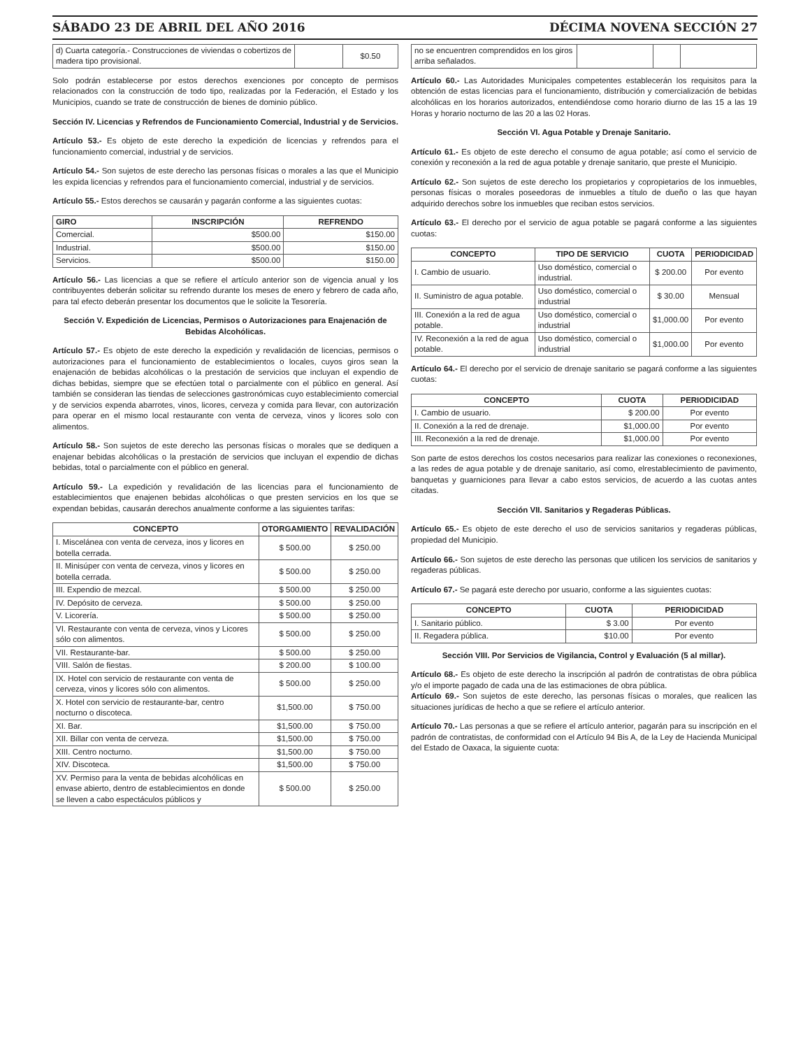SÁBADO 23 DE ABRIL DEL AÑO 2016 DÉCIMA NOVENA SECCIÓN 27
| d) Cuarta categoría.- Construcciones de viviendas o cobertizos de madera tipo provisional. | | $0.50 |
Solo podrán establecerse por estos derechos exenciones por concepto de permisos relacionados con la construcción de todo tipo, realizadas por la Federación, el Estado y los Municipios, cuando se trate de construcción de bienes de dominio público.
Sección IV. Licencias y Refrendos de Funcionamiento Comercial, Industrial y de Servicios.
Artículo 53.- Es objeto de este derecho la expedición de licencias y refrendos para el funcionamiento comercial, industrial y de servicios.
Artículo 54.- Son sujetos de este derecho las personas físicas o morales a las que el Municipio les expida licencias y refrendos para el funcionamiento comercial, industrial y de servicios.
Artículo 55.- Estos derechos se causarán y pagarán conforme a las siguientes cuotas:
| GIRO | INSCRIPCIÓN | REFRENDO |
| --- | --- | --- |
| Comercial. | $500.00 | $150.00 |
| Industrial. | $500.00 | $150.00 |
| Servicios. | $500.00 | $150.00 |
Artículo 56.- Las licencias a que se refiere el artículo anterior son de vigencia anual y los contribuyentes deberán solicitar su refrendo durante los meses de enero y febrero de cada año, para tal efecto deberán presentar los documentos que le solicite la Tesorería.
Sección V. Expedición de Licencias, Permisos o Autorizaciones para Enajenación de Bebidas Alcohólicas.
Artículo 57.- Es objeto de este derecho la expedición y revalidación de licencias, permisos o autorizaciones para el funcionamiento de establecimientos o locales, cuyos giros sean la enajenación de bebidas alcohólicas o la prestación de servicios que incluyan el expendio de dichas bebidas, siempre que se efectúen total o parcialmente con el público en general. Así también se consideran las tiendas de selecciones gastronómicas cuyo establecimiento comercial y de servicios expenda abarrotes, vinos, licores, cerveza y comida para llevar, con autorización para operar en el mismo local restaurante con venta de cerveza, vinos y licores solo con alimentos.
Artículo 58.- Son sujetos de este derecho las personas físicas o morales que se dediquen a enajenar bebidas alcohólicas o la prestación de servicios que incluyan el expendio de dichas bebidas, total o parcialmente con el público en general.
Artículo 59.- La expedición y revalidación de las licencias para el funcionamiento de establecimientos que enajenen bebidas alcohólicas o que presten servicios en los que se expendan bebidas, causarán derechos anualmente conforme a las siguientes tarifas:
| CONCEPTO | OTORGAMIENTO | REVALIDACIÓN |
| --- | --- | --- |
| I. Miscelánea con venta de cerveza, inos y licores en botella cerrada. | $ 500.00 | $ 250.00 |
| II. Minisúper con venta de cerveza, vinos y licores en botella cerrada. | $ 500.00 | $ 250.00 |
| III. Expendio de mezcal. | $ 500.00 | $ 250.00 |
| IV. Depósito de cerveza. | $ 500.00 | $ 250.00 |
| V. Licorería. | $ 500.00 | $ 250.00 |
| VI. Restaurante con venta de cerveza, vinos y Licores sólo con alimentos. | $ 500.00 | $ 250.00 |
| VII. Restaurante-bar. | $ 500.00 | $ 250.00 |
| VIII. Salón de fiestas. | $ 200.00 | $ 100.00 |
| IX. Hotel con servicio de restaurante con venta de cerveza, vinos y licores sólo con alimentos. | $ 500.00 | $ 250.00 |
| X. Hotel con servicio de restaurante-bar, centro nocturno o discoteca. | $1,500.00 | $ 750.00 |
| XI. Bar. | $1,500.00 | $ 750.00 |
| XII. Billar con venta de cerveza. | $1,500.00 | $ 750.00 |
| XIII. Centro nocturno. | $1,500.00 | $ 750.00 |
| XIV. Discoteca. | $1,500.00 | $ 750.00 |
| XV. Permiso para la venta de bebidas alcohólicas en envase abierto, dentro de establecimientos en donde se lleven a cabo espectáculos públicos y | $ 500.00 | $ 250.00 |
| no se encuentren comprendidos en los giros arriba señalados. | | | |
Artículo 60.- Las Autoridades Municipales competentes establecerán los requisitos para la obtención de estas licencias para el funcionamiento, distribución y comercialización de bebidas alcohólicas en los horarios autorizados, entendiéndose como horario diurno de las 15 a las 19 Horas y horario nocturno de las 20 a las 02 Horas.
Sección VI. Agua Potable y Drenaje Sanitario.
Artículo 61.- Es objeto de este derecho el consumo de agua potable; así como el servicio de conexión y reconexión a la red de agua potable y drenaje sanitario, que preste el Municipio.
Artículo 62.- Son sujetos de este derecho los propietarios y copropietarios de los inmuebles, personas físicas o morales poseedoras de inmuebles a título de dueño o las que hayan adquirido derechos sobre los inmuebles que reciban estos servicios.
Artículo 63.- El derecho por el servicio de agua potable se pagará conforme a las siguientes cuotas:
| CONCEPTO | TIPO DE SERVICIO | CUOTA | PERIODICIDAD |
| --- | --- | --- | --- |
| I. Cambio de usuario. | Uso doméstico, comercial o industrial. | $ 200.00 | Por evento |
| II. Suministro de agua potable. | Uso doméstico, comercial o industrial | $ 30.00 | Mensual |
| III. Conexión a la red de agua potable. | Uso doméstico, comercial o industrial | $1,000.00 | Por evento |
| IV. Reconexión a la red de agua potable. | Uso doméstico, comercial o industrial | $1,000.00 | Por evento |
Artículo 64.- El derecho por el servicio de drenaje sanitario se pagará conforme a las siguientes cuotas:
| CONCEPTO | CUOTA | PERIODICIDAD |
| --- | --- | --- |
| I. Cambio de usuario. | $ 200.00 | Por evento |
| II. Conexión a la red de drenaje. | $1,000.00 | Por evento |
| III. Reconexión a la red de drenaje. | $1,000.00 | Por evento |
Son parte de estos derechos los costos necesarios para realizar las conexiones o reconexiones, a las redes de agua potable y de drenaje sanitario, así como, elrestablecimiento de pavimento, banquetas y guarniciones para llevar a cabo estos servicios, de acuerdo a las cuotas antes citadas.
Sección VII. Sanitarios y Regaderas Públicas.
Artículo 65.- Es objeto de este derecho el uso de servicios sanitarios y regaderas públicas, propiedad del Municipio.
Artículo 66.- Son sujetos de este derecho las personas que utilicen los servicios de sanitarios y regaderas públicas.
Artículo 67.- Se pagará este derecho por usuario, conforme a las siguientes cuotas:
| CONCEPTO | CUOTA | PERIODICIDAD |
| --- | --- | --- |
| I. Sanitario público. | $ 3.00 | Por evento |
| II. Regadera pública. | $10.00 | Por evento |
Sección VIII. Por Servicios de Vigilancia, Control y Evaluación (5 al millar).
Artículo 68.- Es objeto de este derecho la inscripción al padrón de contratistas de obra pública y/o el importe pagado de cada una de las estimaciones de obra pública.
Artículo 69.- Son sujetos de este derecho, las personas físicas o morales, que realicen las situaciones jurídicas de hecho a que se refiere el artículo anterior.
Artículo 70.- Las personas a que se refiere el artículo anterior, pagarán para su inscripción en el padrón de contratistas, de conformidad con el Artículo 94 Bis A, de la Ley de Hacienda Municipal del Estado de Oaxaca, la siguiente cuota: